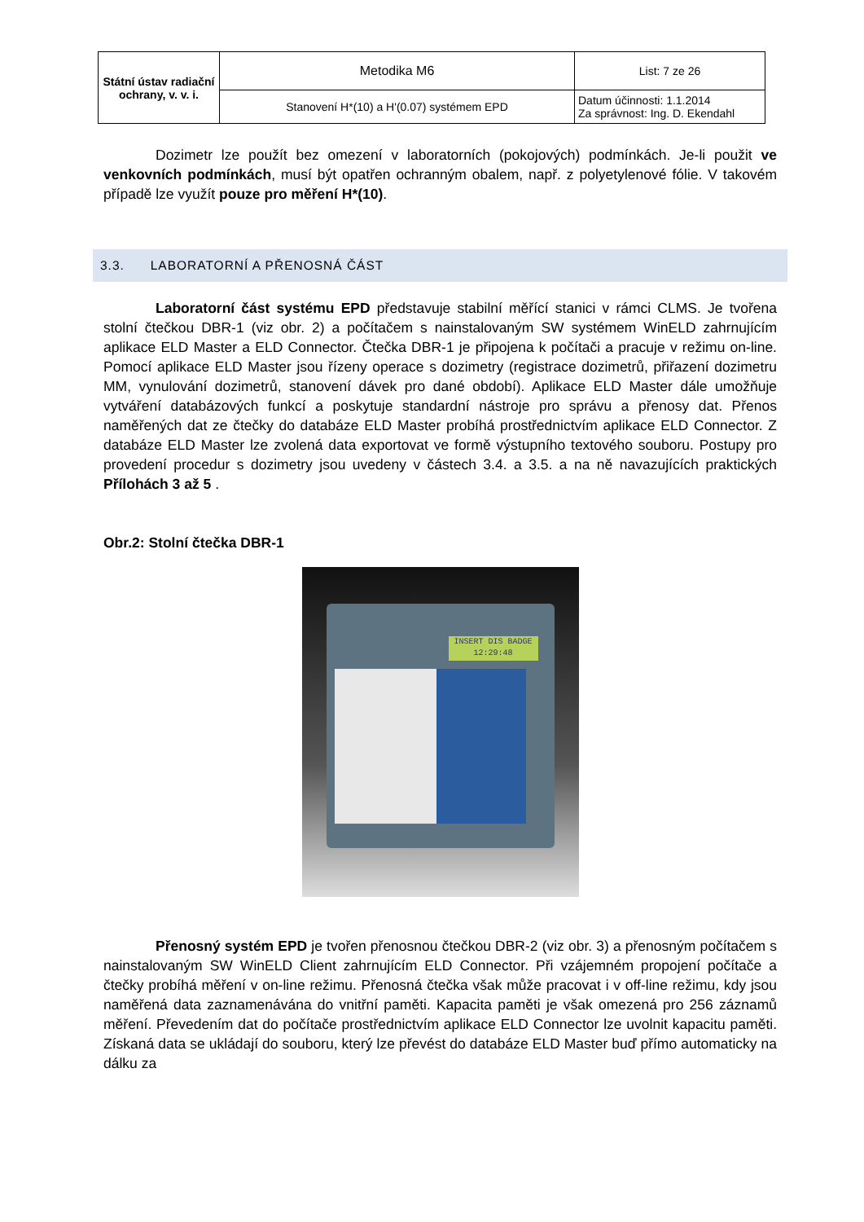| Státní ústav radiační ochrany, v. v. i. | Metodika M6 | List: 7 ze 26 |
| | Stanovení H*(10) a H'(0.07) systémem EPD | Datum účinnosti: 1.1.2014 Za správnost: Ing. D. Ekendahl |
Dozimetr lze použít bez omezení v laboratorních (pokojových) podmínkách. Je-li použit ve venkovních podmínkách, musí být opatřen ochranným obalem, např. z polyetylenové fólie. V takovém případě lze využít pouze pro měření H*(10).
3.3. LABORATORNÍ A PŘENOSNÁ ČÁST
Laboratorní část systému EPD představuje stabilní měřící stanici v rámci CLMS. Je tvořena stolní čtečkou DBR-1 (viz obr. 2) a počítačem s nainstalovaným SW systémem WinELD zahrnujícím aplikace ELD Master a ELD Connector. Čtečka DBR-1 je připojena k počítači a pracuje v režimu on-line. Pomocí aplikace ELD Master jsou řízeny operace s dozimetry (registrace dozimetrů, přiřazení dozimetru MM, vynulování dozimetrů, stanovení dávek pro dané období). Aplikace ELD Master dále umožňuje vytváření databázových funkcí a poskytuje standardní nástroje pro správu a přenosy dat. Přenos naměřených dat ze čtečky do databáze ELD Master probíhá prostřednictvím aplikace ELD Connector. Z databáze ELD Master lze zvolená data exportovat ve formě výstupního textového souboru. Postupy pro provedení procedur s dozimetry jsou uvedeny v částech 3.4. a 3.5. a na ně navazujících praktických Přílohách 3 až 5 .
Obr.2: Stolní čtečka DBR-1
INSERT DIS BADGE
12:29:48
Přenosný systém EPD je tvořen přenosnou čtečkou DBR-2 (viz obr. 3) a přenosným počítačem s nainstalovaným SW WinELD Client zahrnujícím ELD Connector. Při vzájemném propojení počítače a čtečky probíhá měření v on-line režimu. Přenosná čtečka však může pracovat i v off-line režimu, kdy jsou naměřená data zaznamenávána do vnitřní paměti. Kapacita paměti je však omezená pro 256 záznamů měření. Převedením dat do počítače prostřednictvím aplikace ELD Connector lze uvolnit kapacitu paměti. Získaná data se ukládají do souboru, který lze převést do databáze ELD Master buď přímo automaticky na dálku za